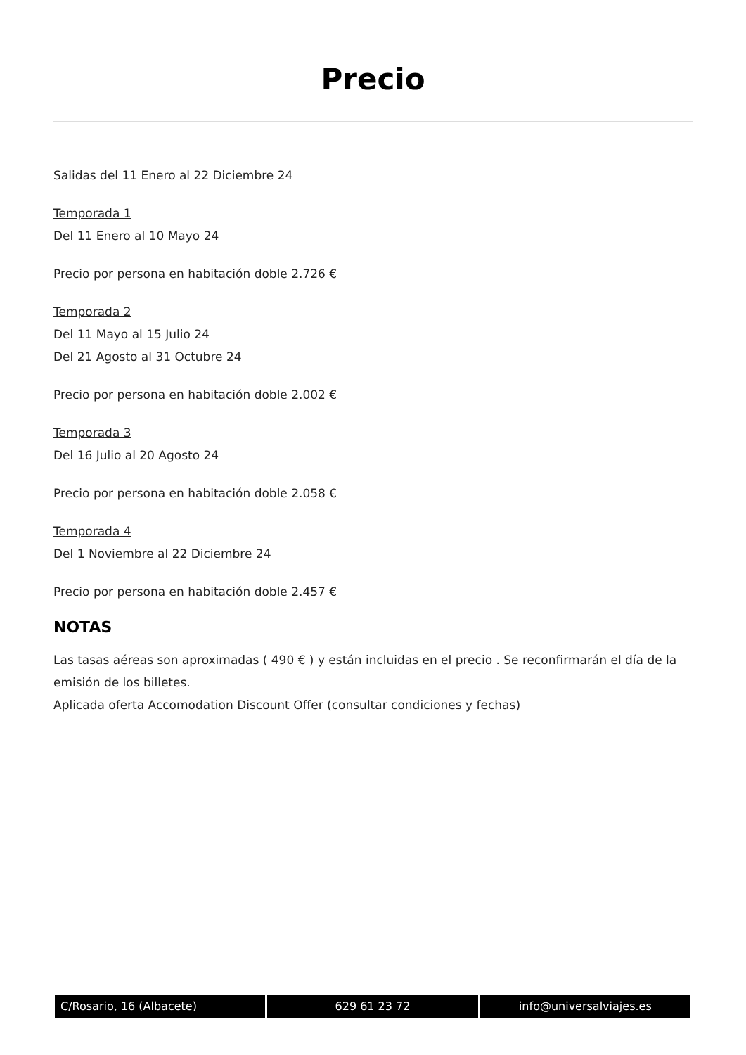Precio
Salidas del 11 Enero al 22 Diciembre 24
Temporada 1
Del 11 Enero al 10 Mayo 24
Precio por persona en habitación doble 2.726 €
Temporada 2
Del 11 Mayo al 15 Julio 24
Del 21 Agosto al 31 Octubre 24
Precio por persona en habitación doble 2.002 €
Temporada 3
Del 16 Julio al 20 Agosto 24
Precio por persona en habitación doble 2.058 €
Temporada 4
Del 1 Noviembre al 22 Diciembre 24
Precio por persona en habitación doble 2.457 €
NOTAS
Las tasas aéreas son aproximadas ( 490 € ) y están incluidas en el precio . Se reconfirmarán el día de la emisión de los billetes.
Aplicada oferta Accomodation Discount Offer (consultar condiciones y fechas)
C/Rosario, 16 (Albacete) 629 61 23 72 info@universalviajes.es